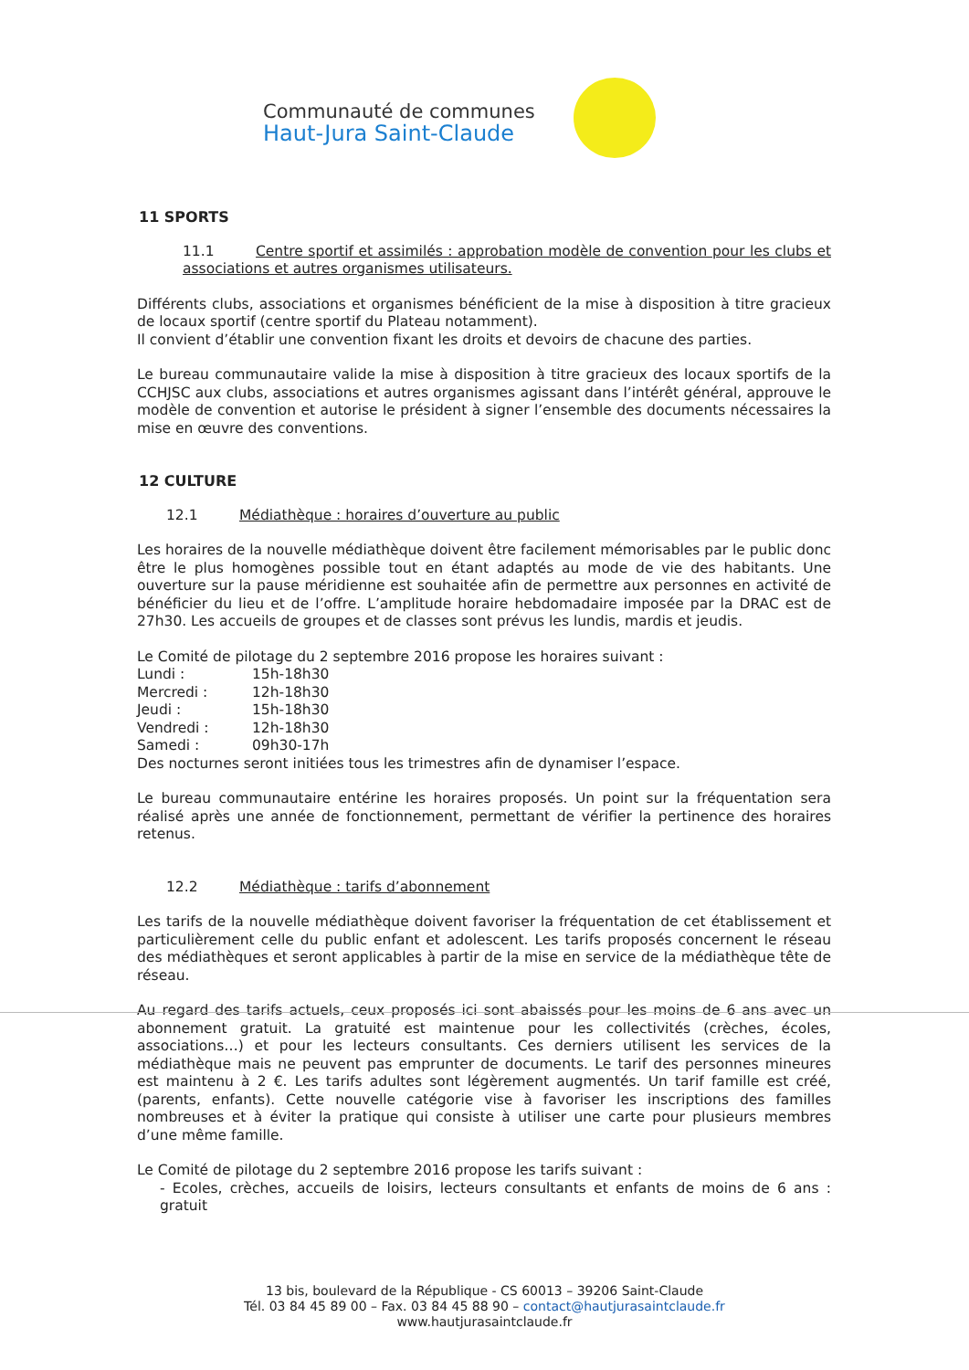Communauté de communes
Haut-Jura Saint-Claude
11 SPORTS
11.1 Centre sportif et assimilés : approbation modèle de convention pour les clubs et associations et autres organismes utilisateurs.
Différents clubs, associations et organismes bénéficient de la mise à disposition à titre gracieux de locaux sportif (centre sportif du Plateau notamment).
Il convient d’établir une convention fixant les droits et devoirs de chacune des parties.
Le bureau communautaire valide la mise à disposition à titre gracieux des locaux sportifs de la CCHJSC aux clubs, associations et autres organismes agissant dans l’intérêt général, approuve le modèle de convention et autorise le président à signer l’ensemble des documents nécessaires la mise en œuvre des conventions.
12 CULTURE
12.1 Médiathèque : horaires d’ouverture au public
Les horaires de la nouvelle médiathèque doivent être facilement mémorisables par le public donc être le plus homogènes possible tout en étant adaptés au mode de vie des habitants. Une ouverture sur la pause méridienne est souhaitée afin de permettre aux personnes en activité de bénéficier du lieu et de l’offre. L’amplitude horaire hebdomadaire imposée par la DRAC est de 27h30. Les accueils de groupes et de classes sont prévus les lundis, mardis et jeudis.
Le Comité de pilotage du 2 septembre 2016 propose les horaires suivant :
| Lundi : | 15h-18h30 |
| Mercredi : | 12h-18h30 |
| Jeudi : | 15h-18h30 |
| Vendredi : | 12h-18h30 |
| Samedi : | 09h30-17h |
Des nocturnes seront initiées tous les trimestres afin de dynamiser l’espace.
Le bureau communautaire entérine les horaires proposés. Un point sur la fréquentation sera réalisé après une année de fonctionnement, permettant de vérifier la pertinence des horaires retenus.
12.2 Médiathèque : tarifs d’abonnement
Les tarifs de la nouvelle médiathèque doivent favoriser la fréquentation de cet établissement et particulièrement celle du public enfant et adolescent. Les tarifs proposés concernent le réseau des médiathèques et seront applicables à partir de la mise en service de la médiathèque tête de réseau.
Au regard des tarifs actuels, ceux proposés ici sont abaissés pour les moins de 6 ans avec un abonnement gratuit. La gratuité est maintenue pour les collectivités (crèches, écoles, associations…) et pour les lecteurs consultants. Ces derniers utilisent les services de la médiathèque mais ne peuvent pas emprunter de documents. Le tarif des personnes mineures est maintenu à 2 €. Les tarifs adultes sont légèrement augmentés. Un tarif famille est créé, (parents, enfants). Cette nouvelle catégorie vise à favoriser les inscriptions des familles nombreuses et à éviter la pratique qui consiste à utiliser une carte pour plusieurs membres d’une même famille.
Le Comité de pilotage du 2 septembre 2016 propose les tarifs suivant :
- Ecoles, crèches, accueils de loisirs, lecteurs consultants et enfants de moins de 6 ans : gratuit
13 bis, boulevard de la République - CS 60013 – 39206 Saint-Claude
Tél. 03 84 45 89 00 – Fax. 03 84 45 88 90 – contact@hautjurasaintclaude.fr
www.hautjurasaintclaude.fr